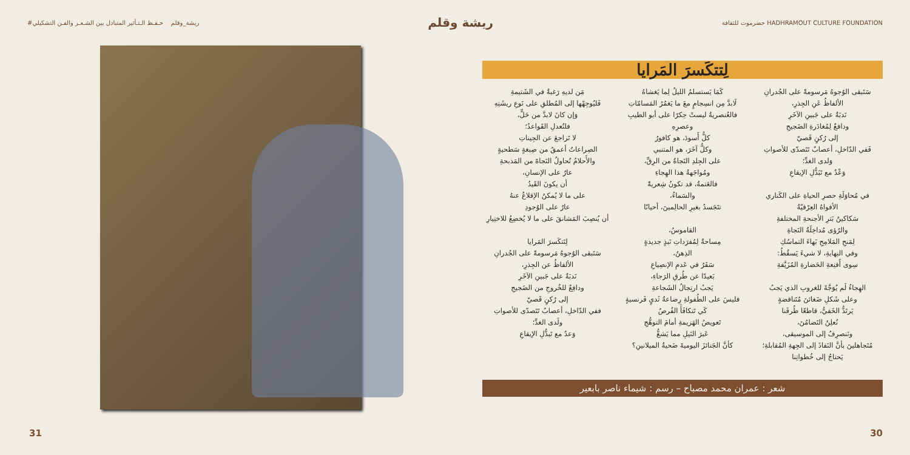#ريشة_وقلم حـفـظ الـتـأثير المتبادل بين الشـعـر والفـن التشكيلي ريشة وقلم حضرموت للثقافة HADHRAMOUT CULTURE FOUNDATION
لِتتكَسرَ المَرايا
سَتَبقى الوُجوهُ مَرسومةً على الجُدرانِ
الألفاظُ عَنِ الجِذرِ،
نَدبَةٌ على جَبينِ الآخَرِ
ودافعٌ لِمُغادَرةِ الضَجيجِ
إلى رُكنٍ قَصيّ
فَفي الدّاخلِ، أعصابٌ تَتَصدّى للأصواتِ
وَلدى الغدِّ؛
وَعْدٌ مع تَبَدُّلِ الإيقاعِ
في مُحاوَلَةِ حصرِ الحياةِ على الكَناري
الأفواهُ العِرْقيّةُ
سَكاكينُ بَترِ الأجنحةِ المختلفةِ
والرُؤى مُداخِلَةُ النَجاةِ
لِمَنحِ المَلامِحِ بَهاءَ التماسُكِ
وفي النِهايةِ، لا شيءَ يَسقُطُ:
سِوى أَقنِعةِ الحَضارةِ المُزَيَّفةِ
الهِجاءُ لَم يُوَجَّهْ للغروبِ الذي يَجبُ
وعلى شَكلِ ضَغائنَ مُتَناقضةٍ
يَرتَدُّ الخَفيُّ، قاطعًا طُرقَنا
نُعلِنُ التَضامُنَ،
ونَنصرِفُ إلى الموسيقى،
مُتَجاهلينَ بأنَّ النَفاذَ إلى الجِهةِ المُقابلةِ؛
يَحتاجُ إلى خُطواتِنا
كَمَا يَستسلمُ الليلُ لِما يَغشاهُ
لَابدَّ مِن انسِجامٍ معَ ما يَغمُرُ المَسامّاتِ
فالعُنصريةُ ليستْ حِكرًا على أبو الطيبِ
وعصرِهِ
كلُّ أَسودَ، هو كافورُ
وكلُّ آخَرَ، هو المتنبي
على الجِلدِ النَجاةُ من الرِقِّ،
ومُواجَهةُ هذا الهِجاءِ
فالعَتمةُ، قد تكونُ شِعريةً
والسَماءُ،
تتَجَسدُ بغيرِ الحالِمينَ، أحيانًا
القاموسُ،
مِساحةٌ لِمُفرَداتِ نَبذٍ جديدةٍ
الذِهنُ،
سَفَرٌ في عَدمِ الإنصِياعِ
بَعيدًا عن طُرقِ الرَجاءِ،
يَجبُ ارتِجالُ الشَجاعةِ
فليسَ على الطُفولةِ رِضاعةُ ثَديٍ فَرنسيةٍ
كَي تَتكافَأَ الفُرصُ
تَعويضُ الهَزيمةِ أمامَ التوهُّجِ
عَبرَ النَيلِ مما يَشعُّ
كأنَّ الجَنائزَ اليوميةَ ضَحيةُ الميلانينِ؟
مَن لديهِ رَغبةٌ في الشَتيمةِ
فَليُوجِهْها إلى المُطلقِ على نَوعِ ريشَتِهِ
وَإن كانَ لابدَّ من حَلٍّ،
فلتُعدلِ القَواعدُ؛
لا تَراجعَ عن الجِيناتِ
الصِراعاتُ أعمقُ من صِبغةٍ سَطحيةٍ
والأَحلامُ تُحاولُ النَجاةَ من المَذبحةِ
عارٌ على الإنسانِ،
أن يكونَ القَيدُ
على ما لا يُمكنُ الإقلاعُ عنهُ
عارٌ على الوُجودِ
أن يُنصِبَ المَشانقَ على ما لا يُخضِعُ للاختِيارِ
لِتَتكَسرَ المَرايا
سَتَبقى الوُجوهُ مَرسومةً على الجُدرانِ
الألفاظُ عن الجِذرِ،
نَدبَةٌ على جَبينِ الآخَرِ
ودافِعٌ للخُروجِ من الضَجيجِ
إلى رُكنٍ قَصيّ
ففي الدّاخلِ، أعصابٌ تَتَصدّى للأصواتِ
ولَدى الغدِّ؛
وَعدٌ مع تَبدُّلِ الإيقاعِ
شعر : عمران محمد مصباح – رسم : شيماء ناصر بابعير
31 30